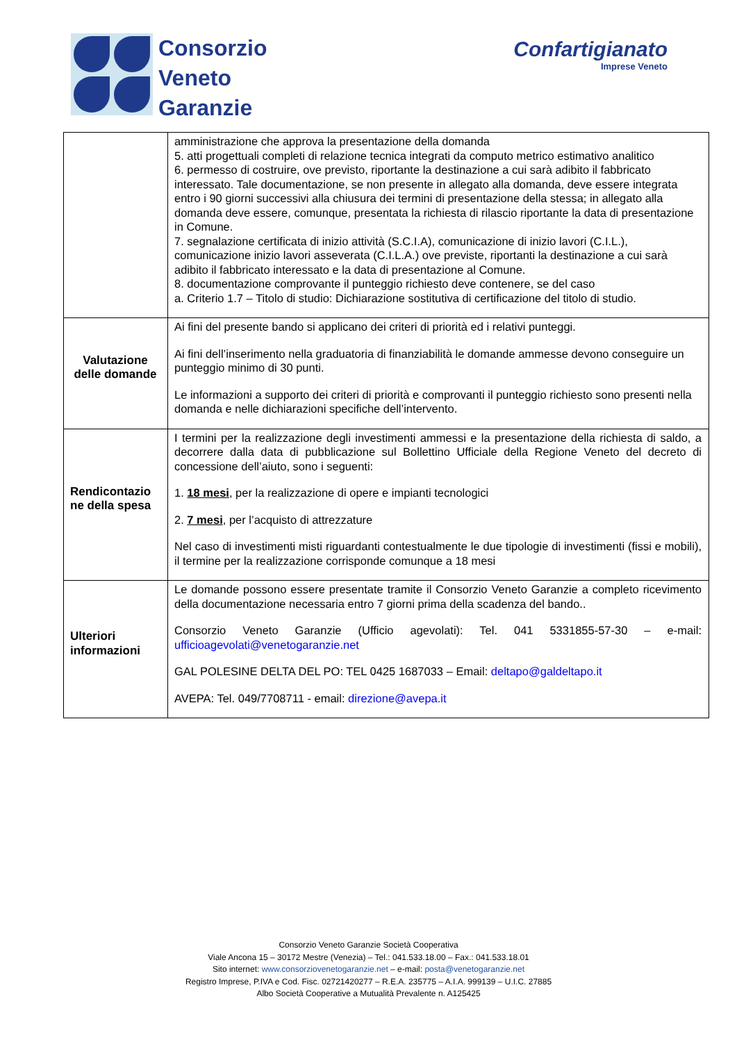Consorzio
Veneto
Garanzie
Confartigianato
Imprese Veneto
| | amministrazione che approva la presentazione della domanda 5. atti progettuali completi di relazione tecnica integrati da computo metrico estimativo analitico 6. permesso di costruire, ove previsto, riportante la destinazione a cui sarà adibito il fabbricato interessato. Tale documentazione, se non presente in allegato alla domanda, deve essere integrata entro i 90 giorni successivi alla chiusura dei termini di presentazione della stessa; in allegato alla domanda deve essere, comunque, presentata la richiesta di rilascio riportante la data di presentazione in Comune. 7. segnalazione certificata di inizio attività (S.C.I.A), comunicazione di inizio lavori (C.I.L.), comunicazione inizio lavori asseverata (C.I.L.A.) ove previste, riportanti la destinazione a cui sarà adibito il fabbricato interessato e la data di presentazione al Comune. 8. documentazione comprovante il punteggio richiesto deve contenere, se del caso a. Criterio 1.7 – Titolo di studio: Dichiarazione sostitutiva di certificazione del titolo di studio. |
| Valutazione delle domande | Ai fini del presente bando si applicano dei criteri di priorità ed i relativi punteggi. Ai fini dell’inserimento nella graduatoria di finanziabilità le domande ammesse devono conseguire un punteggio minimo di 30 punti. Le informazioni a supporto dei criteri di priorità e comprovanti il punteggio richiesto sono presenti nella domanda e nelle dichiarazioni specifiche dell’intervento. |
| Rendicontazio ne della spesa | I termini per la realizzazione degli investimenti ammessi e la presentazione della richiesta di saldo, a decorrere dalla data di pubblicazione sul Bollettino Ufficiale della Regione Veneto del decreto di concessione dell’aiuto, sono i seguenti: 1. 18 mesi , per la realizzazione di opere e impianti tecnologici 2. 7 mesi , per l’acquisto di attrezzature Nel caso di investimenti misti riguardanti contestualmente le due tipologie di investimenti (fissi e mobili), il termine per la realizzazione corrisponde comunque a 18 mesi |
| Ulteriori informazioni | Le domande possono essere presentate tramite il Consorzio Veneto Garanzie a completo ricevimento della documentazione necessaria entro 7 giorni prima della scadenza del bando.. Consorzio Veneto Garanzie (Ufficio agevolati): Tel. 041 5331855-57-30 – e-mail: ufficioagevolati@venetogaranzie.net GAL POLESINE DELTA DEL PO: TEL 0425 1687033 – Email: deltapo@galdeltapo.it AVEPA: Tel. 049/7708711 - email: direzione@avepa.it |
Consorzio Veneto Garanzie Società Cooperativa
Viale Ancona 15 – 30172 Mestre (Venezia) – Tel.: 041.533.18.00 – Fax.: 041.533.18.01
Sito internet: www.consorziovenetogaranzie.net – e-mail: posta@venetogaranzie.net
Registro Imprese, P.IVA e Cod. Fisc. 02721420277 – R.E.A. 235775 – A.I.A. 999139 – U.I.C. 27885
Albo Società Cooperative a Mutualità Prevalente n. A125425